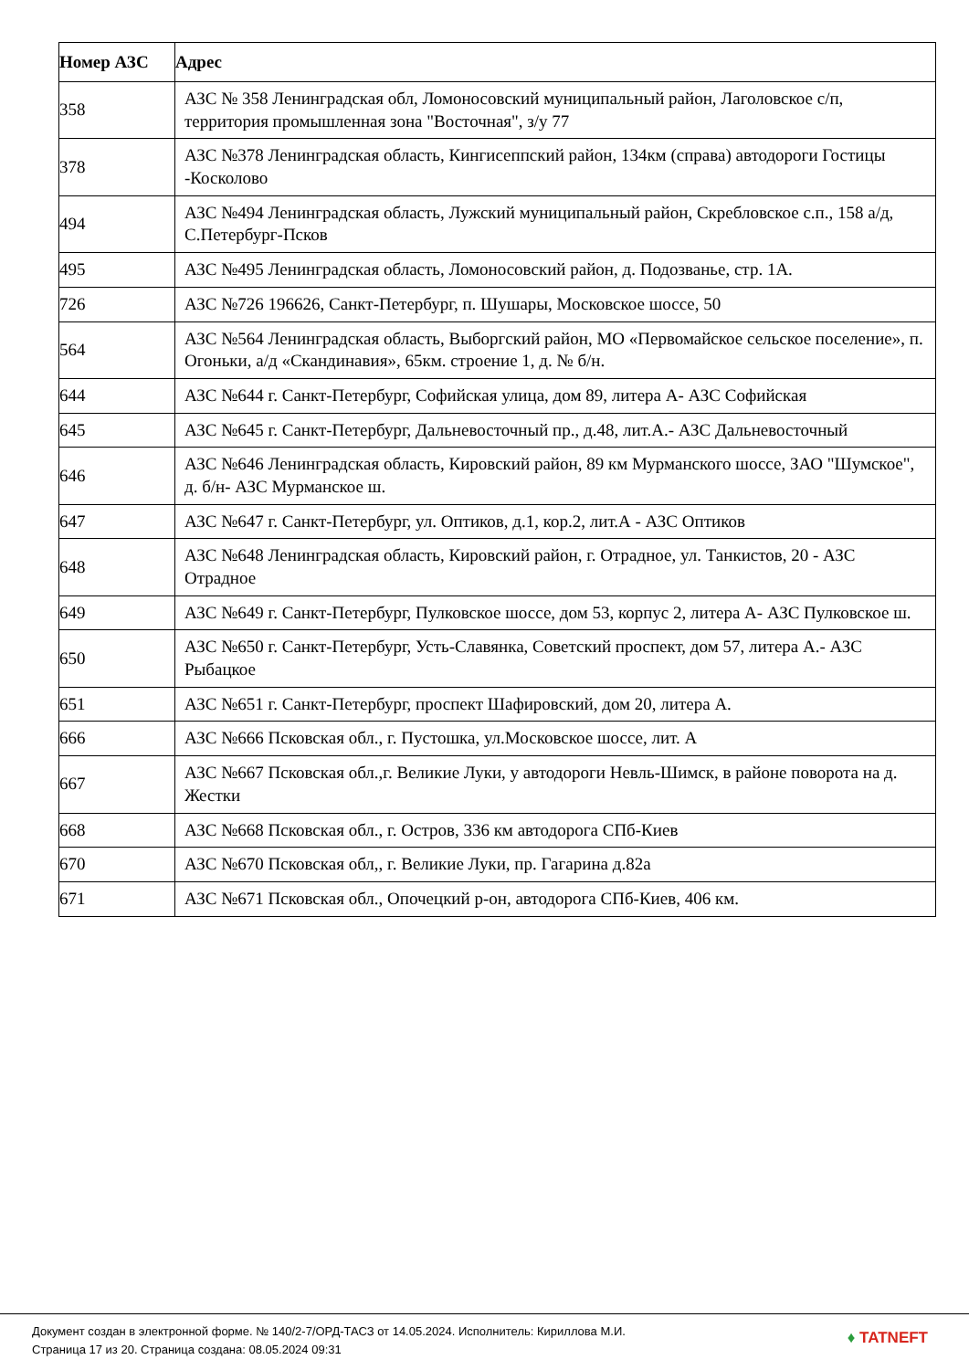| Номер АЗС | Адрес |
| --- | --- |
| 358 | АЗС № 358 Ленинградская обл, Ломоносовский муниципальный район, Лаголовское с/п, территория промышленная зона "Восточная", з/у 77 |
| 378 | АЗС №378 Ленинградская область, Кингисеппский район, 134км (справа) автодороги Гостицы -Косколово |
| 494 | АЗС №494 Ленинградская область, Лужский муниципальный район, Скребловское с.п., 158 а/д, С.Петербург-Псков |
| 495 | АЗС №495 Ленинградская область, Ломоносовский район, д. Подозванье, стр. 1А. |
| 726 | АЗС №726 196626, Санкт-Петербург, п. Шушары, Московское шоссе, 50 |
| 564 | АЗС №564 Ленинградская область, Выборгский район, МО «Первомайское сельское поселение», п. Огоньки, а/д «Скандинавия», 65км. строение 1, д. № б/н. |
| 644 | АЗС №644 г. Санкт-Петербург, Софийская улица, дом 89, литера А- АЗС Софийская |
| 645 | АЗС №645 г. Санкт-Петербург, Дальневосточный пр., д.48, лит.А.- АЗС Дальневосточный |
| 646 | АЗС №646 Ленинградская область, Кировский район, 89 км Мурманского шоссе, ЗАО "Шумское", д. б/н- АЗС Мурманское ш. |
| 647 | АЗС №647 г. Санкт-Петербург, ул. Оптиков, д.1, кор.2, лит.А - АЗС Оптиков |
| 648 | АЗС №648 Ленинградская область, Кировский район, г. Отрадное, ул. Танкистов, 20 - АЗС Отрадное |
| 649 | АЗС №649 г. Санкт-Петербург, Пулковское шоссе, дом 53, корпус 2, литера А- АЗС Пулковское ш. |
| 650 | АЗС №650 г. Санкт-Петербург, Усть-Славянка, Советский проспект, дом 57, литера А.- АЗС Рыбацкое |
| 651 | АЗС №651 г. Санкт-Петербург, проспект Шафировский, дом 20, литера А. |
| 666 | АЗС №666 Псковская обл., г. Пустошка, ул.Московское шоссе, лит. А |
| 667 | АЗС №667 Псковская обл.,г. Великие Луки, у автодороги Невль-Шимск, в районе поворота на д. Жестки |
| 668 | АЗС №668 Псковская обл., г. Остров, 336 км автодорога СПб-Киев |
| 670 | АЗС №670 Псковская обл,, г. Великие Луки, пр. Гагарина д.82а |
| 671 | АЗС №671 Псковская обл., Опочецкий р-он, автодорога СПб-Киев, 406 км. |
Документ создан в электронной форме. № 140/2-7/ОРД-ТАСЗ от 14.05.2024. Исполнитель: Кириллова М.И.
Страница 17 из 20. Страница создана: 08.05.2024 09:31
♦ TATNEFT